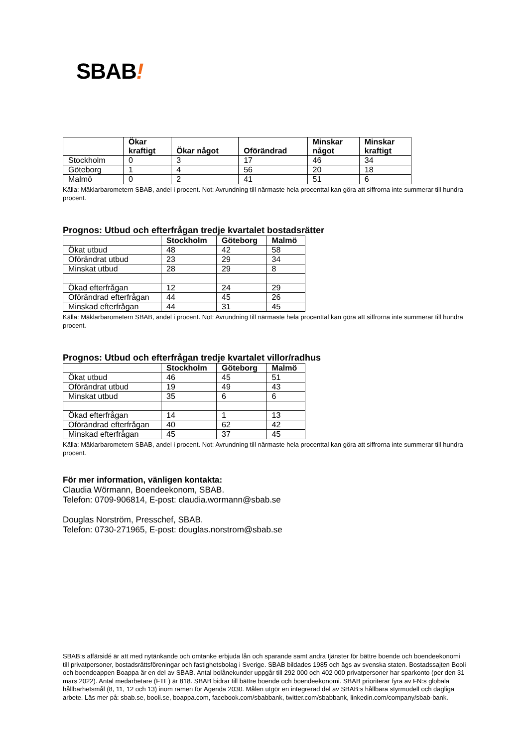SBAB!
| | Ökar kraftigt | Ökar något | Oförändrad | Minskar något | Minskar kraftigt |
| --- | --- | --- | --- | --- | --- |
| Stockholm | 0 | 3 | 17 | 46 | 34 |
| Göteborg | 1 | 4 | 56 | 20 | 18 |
| Malmö | 0 | 2 | 41 | 51 | 6 |
Källa: Mäklarbarometern SBAB, andel i procent. Not: Avrundning till närmaste hela procenttal kan göra att siffrorna inte summerar till hundra procent.
Prognos: Utbud och efterfrågan tredje kvartalet bostadsrätter
| | Stockholm | Göteborg | Malmö |
| --- | --- | --- | --- |
| Ökat utbud | 48 | 42 | 58 |
| Oförändrat utbud | 23 | 29 | 34 |
| Minskat utbud | 28 | 29 | 8 |
| Ökad efterfrågan | 12 | 24 | 29 |
| Oförändrad efterfrågan | 44 | 45 | 26 |
| Minskad efterfrågan | 44 | 31 | 45 |
Källa: Mäklarbarometern SBAB, andel i procent. Not: Avrundning till närmaste hela procenttal kan göra att siffrorna inte summerar till hundra procent.
Prognos: Utbud och efterfrågan tredje kvartalet villor/radhus
| | Stockholm | Göteborg | Malmö |
| --- | --- | --- | --- |
| Ökat utbud | 46 | 45 | 51 |
| Oförändrat utbud | 19 | 49 | 43 |
| Minskat utbud | 35 | 6 | 6 |
| Ökad efterfrågan | 14 | 1 | 13 |
| Oförändrad efterfrågan | 40 | 62 | 42 |
| Minskad efterfrågan | 45 | 37 | 45 |
Källa: Mäklarbarometern SBAB, andel i procent. Not: Avrundning till närmaste hela procenttal kan göra att siffrorna inte summerar till hundra procent.
För mer information, vänligen kontakta:
Claudia Wörmann, Boendeekonom, SBAB.
Telefon: 0709-906814, E-post: claudia.wormann@sbab.se
Douglas Norström, Presschef, SBAB.
Telefon: 0730-271965, E-post: douglas.norstrom@sbab.se
SBAB:s affärsidé är att med nytänkande och omtanke erbjuda lån och sparande samt andra tjänster för bättre boende och boendeekonomi till privatpersoner, bostadsrättsföreningar och fastighetsbolag i Sverige. SBAB bildades 1985 och ägs av svenska staten. Bostadssajten Booli och boendeappen Boappa är en del av SBAB. Antal bolånekunder uppgår till 292 000 och 402 000 privatpersoner har sparkonto (per den 31 mars 2022). Antal medarbetare (FTE) är 818. SBAB bidrar till bättre boende och boendeekonomi. SBAB prioriterar fyra av FN:s globala hållbarhetsmål (8, 11, 12 och 13) inom ramen för Agenda 2030. Målen utgör en integrerad del av SBAB:s hållbara styrmodell och dagliga arbete. Läs mer på: sbab.se, booli.se, boappa.com, facebook.com/sbabbank, twitter.com/sbabbank, linkedin.com/company/sbab-bank.